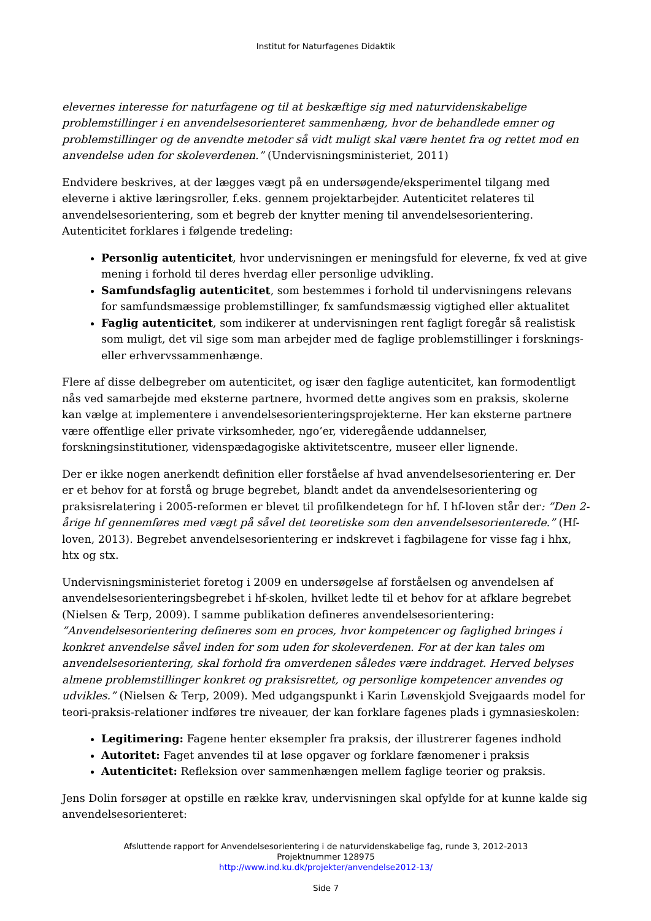Institut for Naturfagenes Didaktik
elevernes interesse for naturfagene og til at beskæftige sig med naturvidenskabelige problemstillinger i en anvendelsesorienteret sammenhæng, hvor de behandlede emner og problemstillinger og de anvendte metoder så vidt muligt skal være hentet fra og rettet mod en anvendelse uden for skoleverdenen.” (Undervisningsministeriet, 2011)
Endvidere beskrives, at der lægges vægt på en undersøgende/eksperimentel tilgang med eleverne i aktive læringsroller, f.eks. gennem projektarbejder. Autenticitet relateres til anvendelsesorientering, som et begreb der knytter mening til anvendelsesorientering. Autenticitet forklares i følgende tredeling:
Personlig autenticitet, hvor undervisningen er meningsfuld for eleverne, fx ved at give mening i forhold til deres hverdag eller personlige udvikling.
Samfundsfaglig autenticitet, som bestemmes i forhold til undervisningens relevans for samfundsmæssige problemstillinger, fx samfundsmæssig vigtighed eller aktualitet
Faglig autenticitet, som indikerer at undervisningen rent fagligt foregår så realistisk som muligt, det vil sige som man arbejder med de faglige problemstillinger i forsknings- eller erhvervssammenhænge.
Flere af disse delbegreber om autenticitet, og især den faglige autenticitet, kan formodentligt nås ved samarbejde med eksterne partnere, hvormed dette angives som en praksis, skolerne kan vælge at implementere i anvendelsesorienteringsprojekterne. Her kan eksterne partnere være offentlige eller private virksomheder, ngo’er, videregående uddannelser, forskningsinstitutioner, videnspædagogiske aktivitetscentre, museer eller lignende.
Der er ikke nogen anerkendt definition eller forståelse af hvad anvendelsesorientering er. Der er et behov for at forstå og bruge begrebet, blandt andet da anvendelsesorientering og praksisrelatering i 2005-reformen er blevet til profilkendetegn for hf. I hf-loven står der: ”Den 2-årige hf gennemføres med vægt på såvel det teoretiske som den anvendelsesorienterede.” (Hf-loven, 2013). Begrebet anvendelsesorientering er indskrevet i fagbilagene for visse fag i hhx, htx og stx.
Undervisningsministeriet foretog i 2009 en undersøgelse af forståelsen og anvendelsen af anvendelsesorienteringsbegrebet i hf-skolen, hvilket ledte til et behov for at afklare begrebet (Nielsen & Terp, 2009). I samme publikation defineres anvendelsesorientering: ”Anvendelsesorientering defineres som en proces, hvor kompetencer og faglighed bringes i konkret anvendelse såvel inden for som uden for skoleverdenen. For at der kan tales om anvendelsesorientering, skal forhold fra omverdenen således være inddraget. Herved belyses almene problemstillinger konkret og praksisrettet, og personlige kompetencer anvendes og udvikles.” (Nielsen & Terp, 2009). Med udgangspunkt i Karin Løvenskjold Svejgaards model for teori-praksis-relationer indføres tre niveauer, der kan forklare fagenes plads i gymnasieskolen:
Legitimering: Fagene henter eksempler fra praksis, der illustrerer fagenes indhold
Autoritet: Faget anvendes til at løse opgaver og forklare fænomener i praksis
Autenticitet: Refleksion over sammenhængen mellem faglige teorier og praksis.
Jens Dolin forsøger at opstille en række krav, undervisningen skal opfylde for at kunne kalde sig anvendelsesorienteret:
Afsluttende rapport for Anvendelsesorientering i de naturvidenskabelige fag, runde 3, 2012-2013
Projektnummer 128975
http://www.ind.ku.dk/projekter/anvendelse2012-13/
Side 7